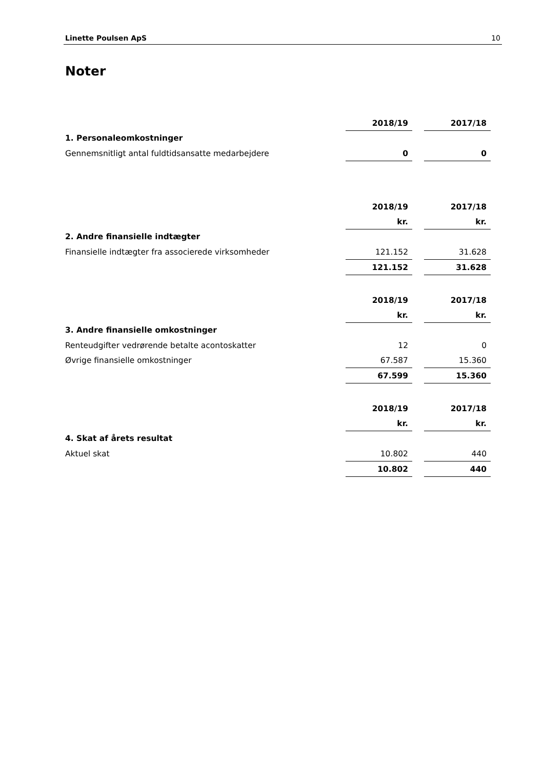Linette Poulsen ApS 10
Noter
| | 2018/19 | | 2017/18 |
| 1. Personaleomkostninger | | | |
| Gennemsnitligt antal fuldtidsansatte medarbejdere | 0 | | 0 |
| | 2018/19 | | 2017/18 |
| | kr. | | kr. |
| 2. Andre finansielle indtægter | | | |
| Finansielle indtægter fra associerede virksomheder | 121.152 | | 31.628 |
| | 121.152 | | 31.628 |
| | 2018/19 | | 2017/18 |
| | kr. | | kr. |
| 3. Andre finansielle omkostninger | | | |
| Renteudgifter vedrørende betalte acontoskatter | 12 | | 0 |
| Øvrige finansielle omkostninger | 67.587 | | 15.360 |
| | 67.599 | | 15.360 |
| | 2018/19 | | 2017/18 |
| | kr. | | kr. |
| 4. Skat af årets resultat | | | |
| Aktuel skat | 10.802 | | 440 |
| | 10.802 | | 440 |